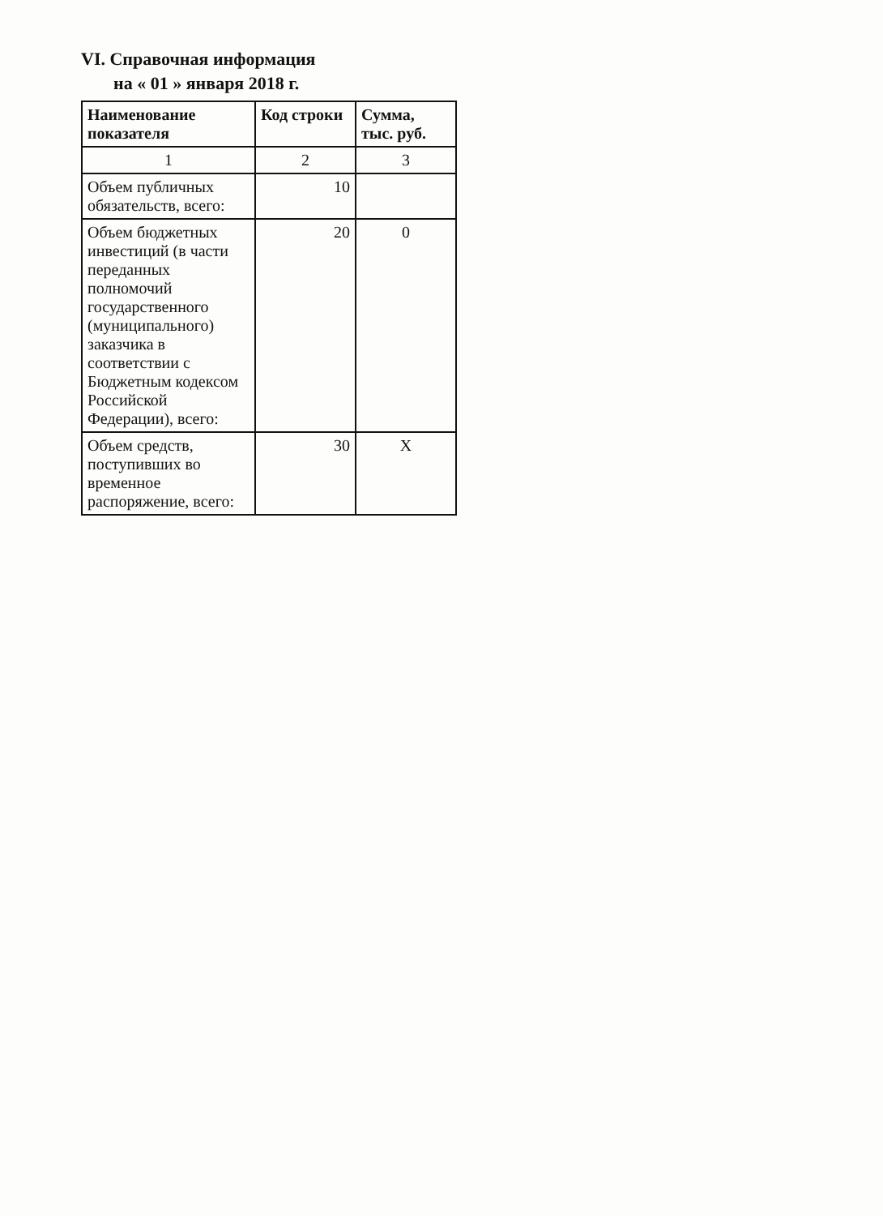VI. Справочная информация
на « 01 » января 2018 г.
| Наименование показателя | Код строки | Сумма, тыс. руб. |
| --- | --- | --- |
| 1 | 2 | 3 |
| Объем публичных обязательств, всего: | 10 | |
| Объем бюджетных инвестиций (в части переданных полномочий государственного (муниципального) заказчика в соответствии с Бюджетным кодексом Российской Федерации), всего: | 20 | 0 |
| Объем средств, поступивших во временное распоряжение, всего: | 30 | X |